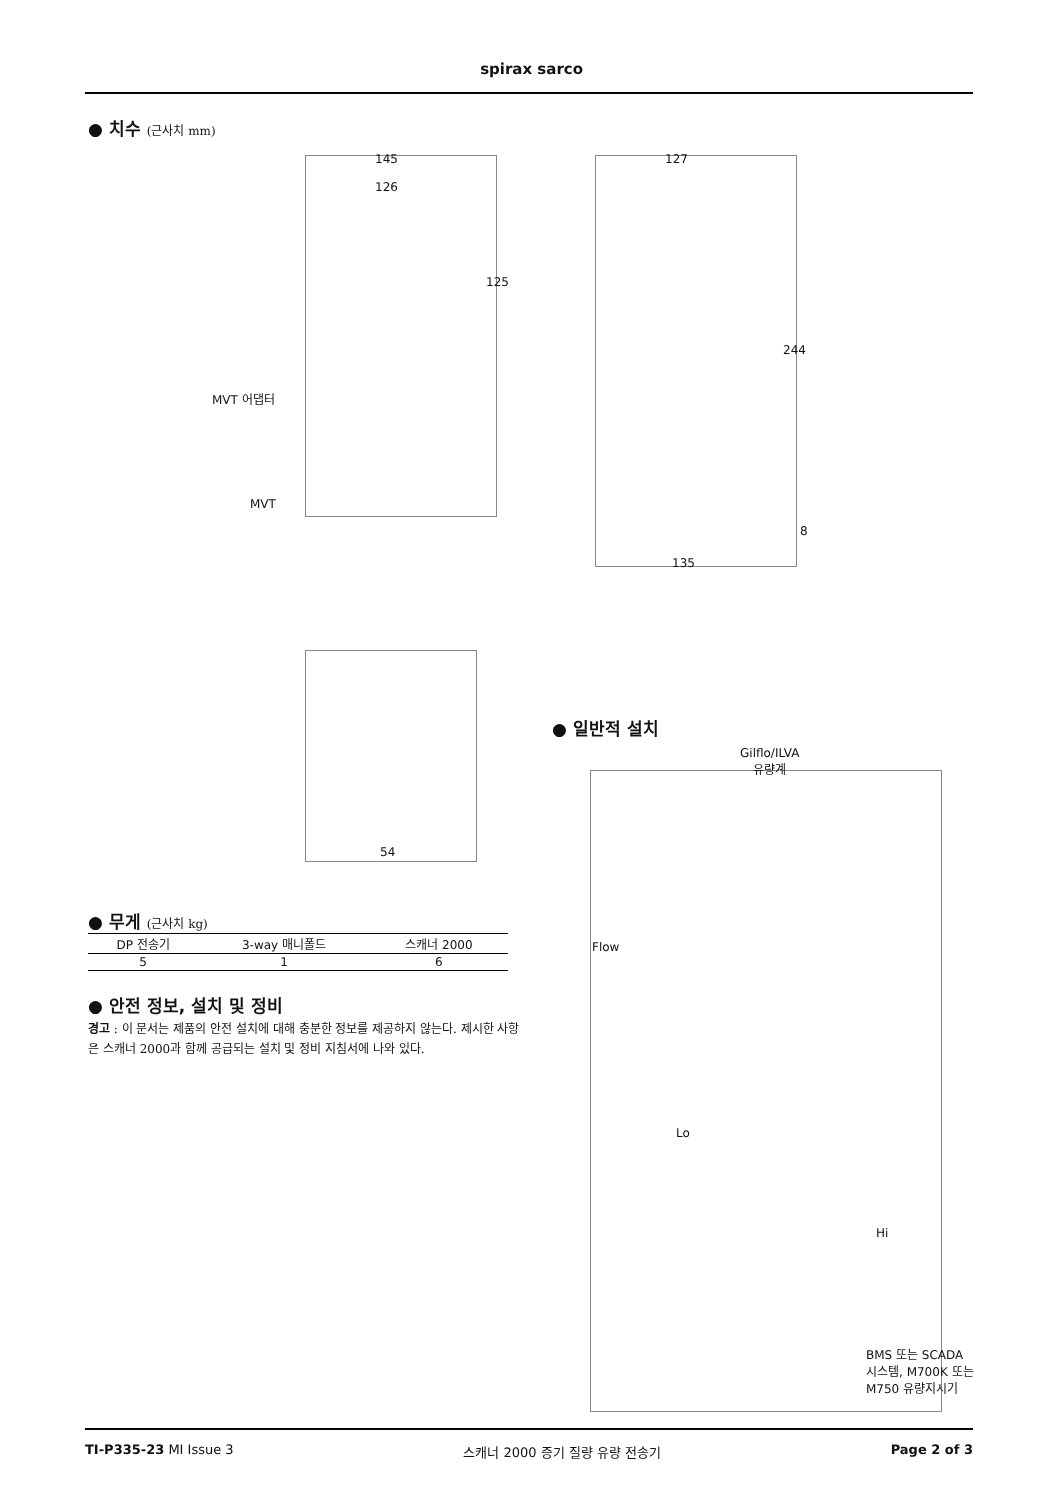spirax sarco
● 치수 (근사치 mm)
145
126
125
MVT 어댑터
MVT
127
244
8
135
54
● 무게 (근사치 kg)
| DP 전송기 | 3-way 매니폴드 | 스캐너 2000 |
| --- | --- | --- |
| 5 | 1 | 6 |
● 안전 정보, 설치 및 정비
경고 : 이 문서는 제품의 안전 설치에 대해 충분한 정보를 제공하지 않는다. 제시한 사항은 스캐너 2000과 함께 공급되는 설치 및 정비 지침서에 나와 있다.
● 일반적 설치
Gilflo/ILVA
유량계
Flow
Lo
Hi
BMS 또는 SCADA
시스템, M700K 또는
M750 유량지시기
TI-P335-23 MI Issue 3 스캐너 2000 증기 질량 유량 전송기 Page 2 of 3